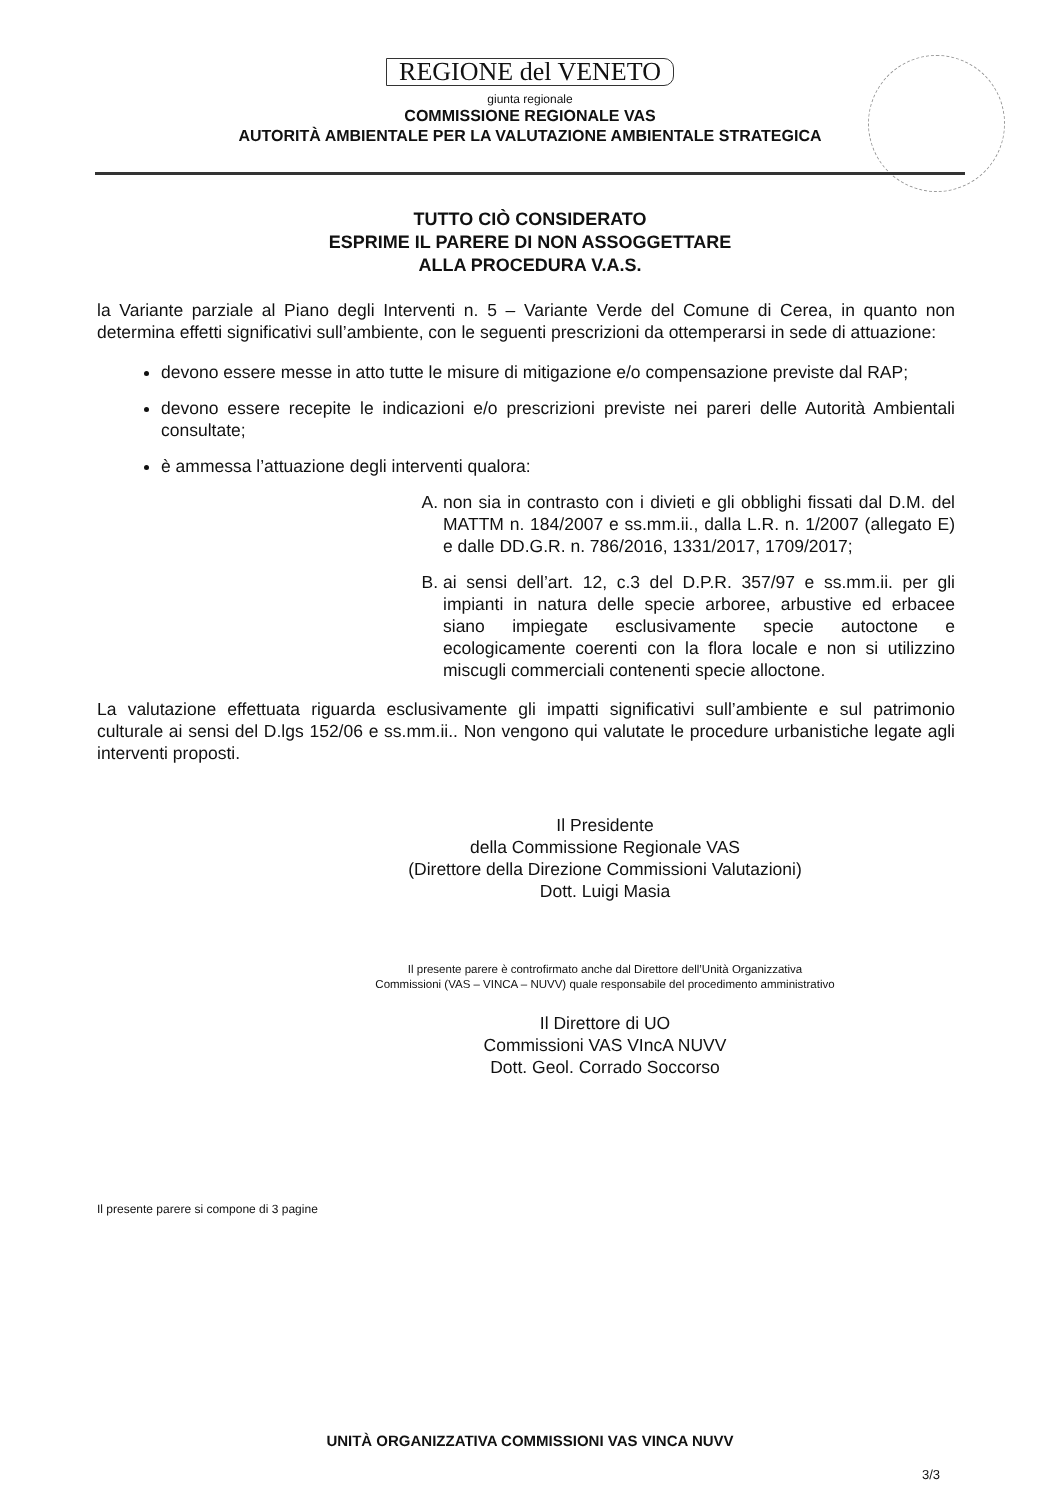REGIONE del VENETO
giunta regionale
COMMISSIONE REGIONALE VAS
AUTORITÀ AMBIENTALE PER LA VALUTAZIONE AMBIENTALE STRATEGICA
TUTTO CIÒ CONSIDERATO
ESPRIME IL PARERE DI NON ASSOGGETTARE
ALLA PROCEDURA V.A.S.
la Variante parziale al Piano degli Interventi n. 5 – Variante Verde del Comune di Cerea, in quanto non determina effetti significativi sull’ambiente, con le seguenti prescrizioni da ottemperarsi in sede di attuazione:
devono essere messe in atto tutte le misure di mitigazione e/o compensazione previste dal RAP;
devono essere recepite le indicazioni e/o prescrizioni previste nei pareri delle Autorità Ambientali consultate;
è ammessa l’attuazione degli interventi qualora:
A. non sia in contrasto con i divieti e gli obblighi fissati dal D.M. del MATTM n. 184/2007 e ss.mm.ii., dalla L.R. n. 1/2007 (allegato E) e dalle DD.G.R. n. 786/2016, 1331/2017, 1709/2017;
B. ai sensi dell’art. 12, c.3 del D.P.R. 357/97 e ss.mm.ii. per gli impianti in natura delle specie arboree, arbustive ed erbacee siano impiegate esclusivamente specie autoctone e ecologicamente coerenti con la flora locale e non si utilizzino miscugli commerciali contenenti specie alloctone.
La valutazione effettuata riguarda esclusivamente gli impatti significativi sull’ambiente e sul patrimonio culturale ai sensi del D.lgs 152/06 e ss.mm.ii.. Non vengono qui valutate le procedure urbanistiche legate agli interventi proposti.
Il Presidente
della Commissione Regionale VAS
(Direttore della Direzione Commissioni Valutazioni)
Dott. Luigi Masia
Il presente parere è controfirmato anche dal Direttore dell’Unità Organizzativa
Commissioni (VAS – VINCA – NUVV) quale responsabile del procedimento amministrativo
Il Direttore di UO
Commissioni VAS VIncA NUVV
Dott. Geol. Corrado Soccorso
Il presente parere si compone di 3 pagine
UNITÀ ORGANIZZATIVA COMMISSIONI VAS VINCA NUVV
3/3